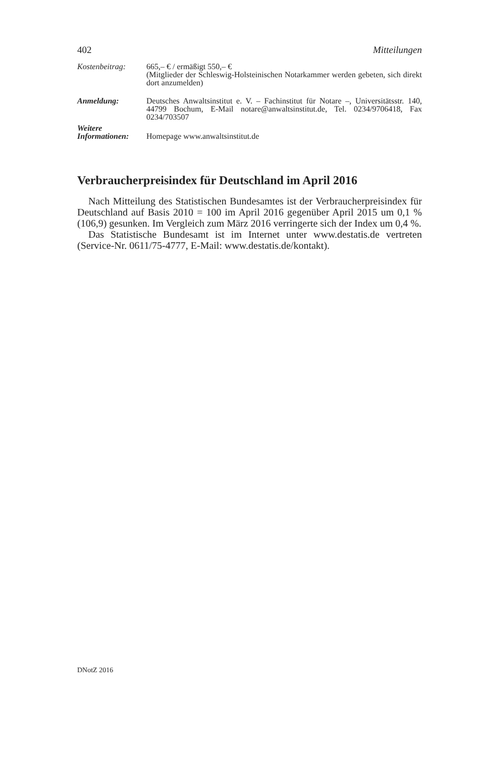402 Mitteilungen
Kostenbeitrag: 665,– € / ermäßigt 550,– €
(Mitglieder der Schleswig-Holsteinischen Notarkammer werden gebeten, sich direkt dort anzumelden)
Anmeldung: Deutsches Anwaltsinstitut e. V. – Fachinstitut für Notare –, Universitätsstr. 140, 44799 Bochum, E-Mail notare@anwaltsinstitut.de, Tel. 0234/9706418, Fax 0234/703507
Weitere Informationen:
Homepage www.anwaltsinstitut.de
Verbraucherpreisindex für Deutschland im April 2016
Nach Mitteilung des Statistischen Bundesamtes ist der Verbraucherpreisindex für Deutschland auf Basis 2010 = 100 im April 2016 gegenüber April 2015 um 0,1 % (106,9) gesunken. Im Vergleich zum März 2016 verringerte sich der Index um 0,4 %.
Das Statistische Bundesamt ist im Internet unter www.destatis.de vertreten (Service-Nr. 0611/75-4777, E-Mail: www.destatis.de/kontakt).
DNotZ 2016